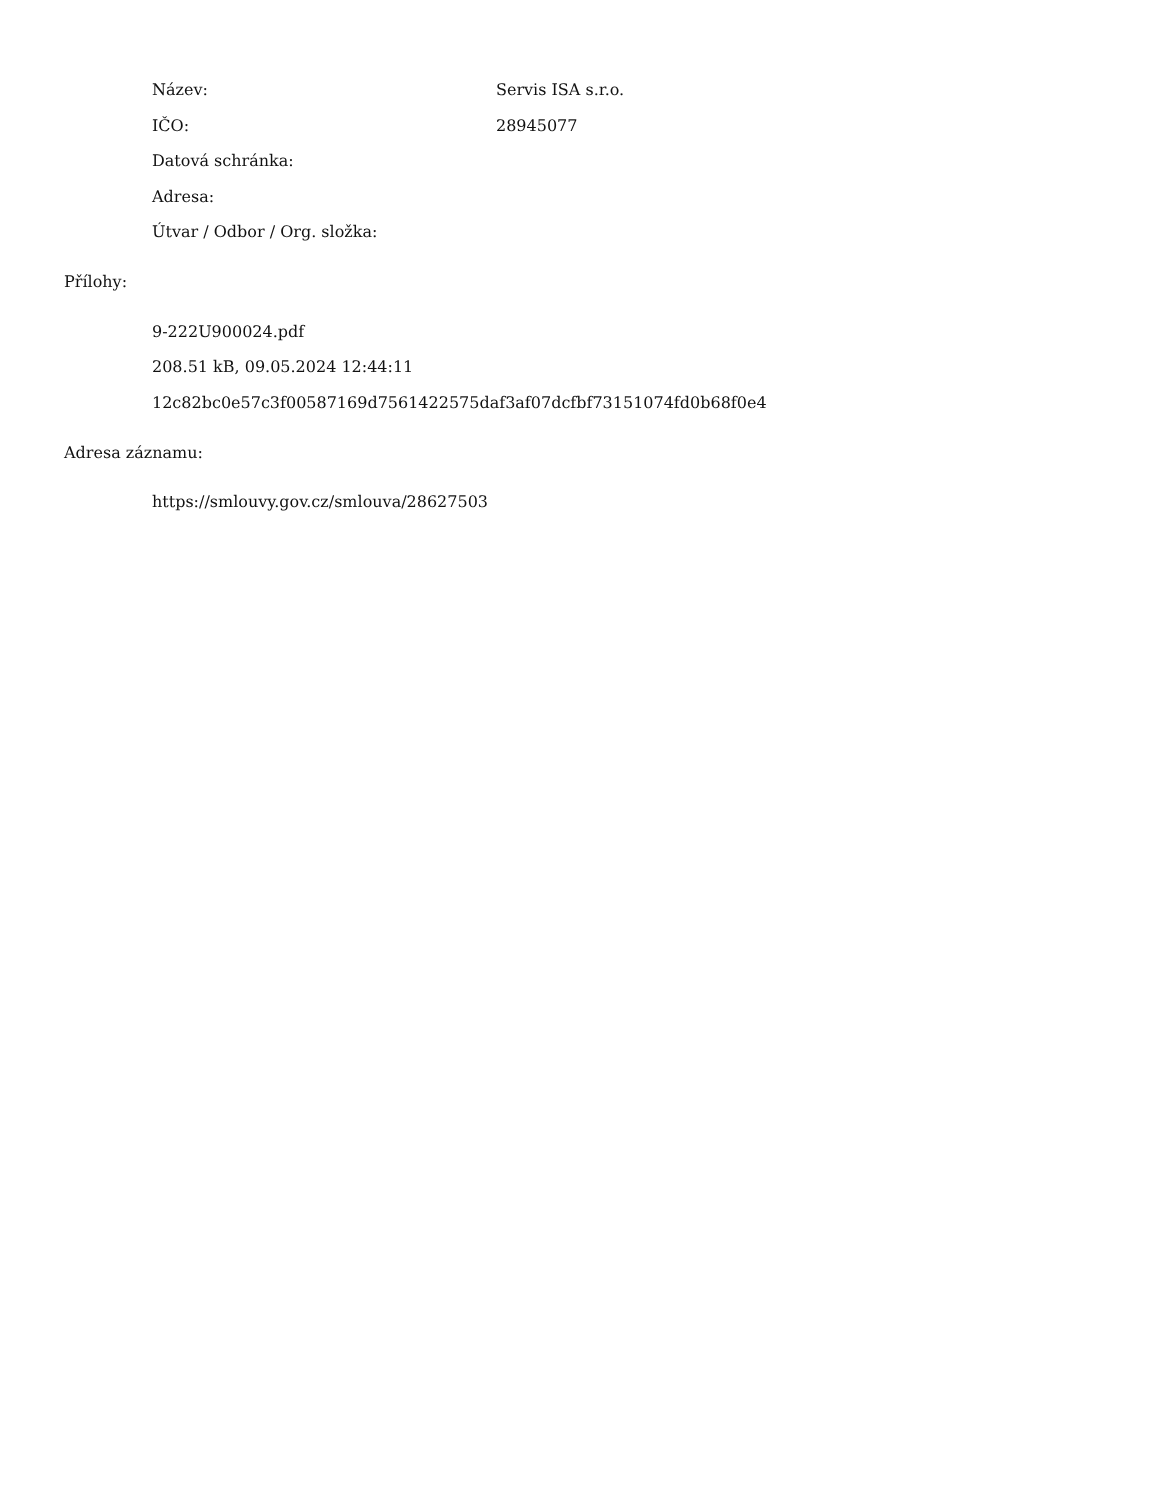Název: Servis ISA s.r.o.
IČO: 28945077
Datová schránka:
Adresa:
Útvar / Odbor / Org. složka:
Přílohy:
9-222U900024.pdf
208.51 kB, 09.05.2024 12:44:11
12c82bc0e57c3f00587169d7561422575daf3af07dcfbf73151074fd0b68f0e4
Adresa záznamu:
https://smlouvy.gov.cz/smlouva/28627503